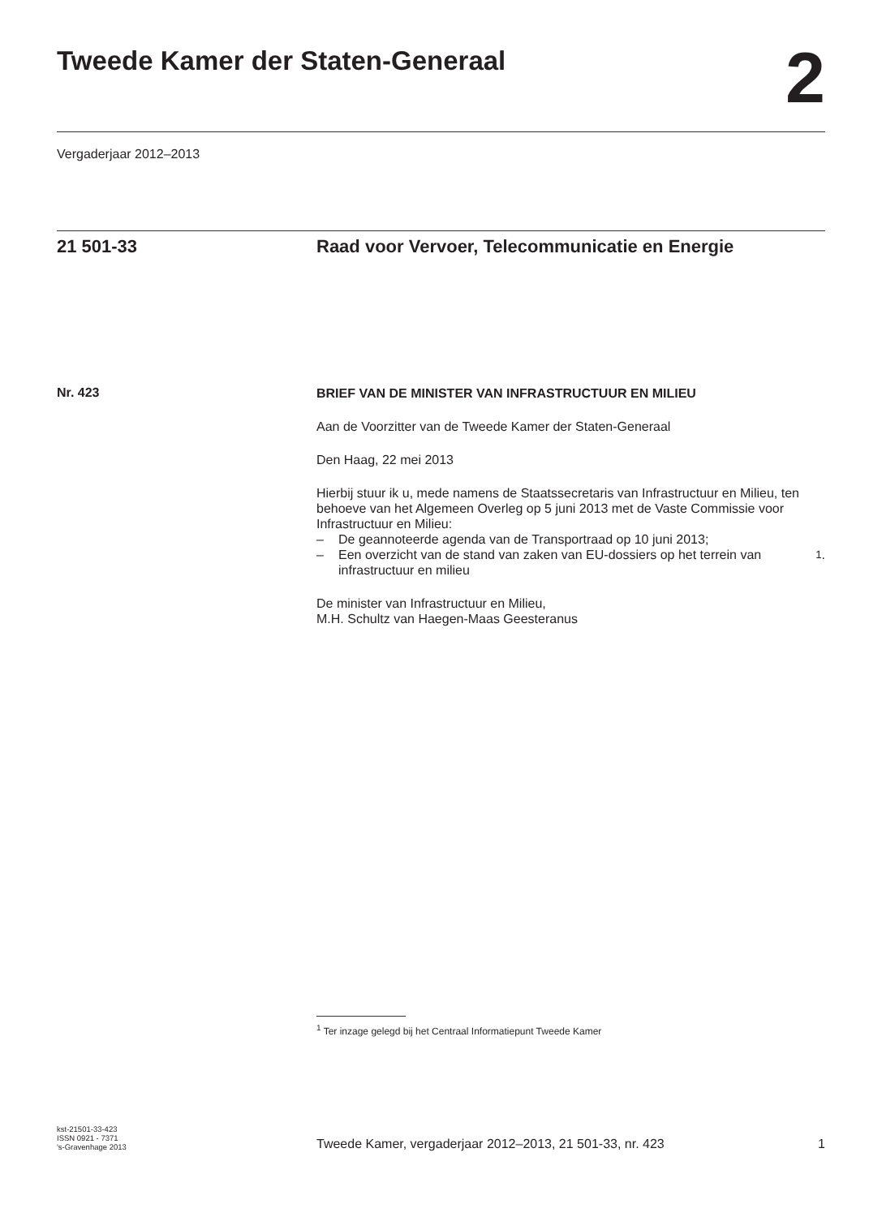Tweede Kamer der Staten-Generaal
2
Vergaderjaar 2012–2013
21 501-33 Raad voor Vervoer, Telecommunicatie en Energie
Nr. 423
BRIEF VAN DE MINISTER VAN INFRASTRUCTUUR EN MILIEU
Aan de Voorzitter van de Tweede Kamer der Staten-Generaal
Den Haag, 22 mei 2013
Hierbij stuur ik u, mede namens de Staatssecretaris van Infrastructuur en Milieu, ten behoeve van het Algemeen Overleg op 5 juni 2013 met de Vaste Commissie voor Infrastructuur en Milieu:
– De geannoteerde agenda van de Transportraad op 10 juni 2013;
– Een overzicht van de stand van zaken van EU-dossiers op het terrein van infrastructuur en milieu<sup>1</sup>.
De minister van Infrastructuur en Milieu,
M.H. Schultz van Haegen-Maas Geesteranus
<sup>1</sup> Ter inzage gelegd bij het Centraal Informatiepunt Tweede Kamer
kst-21501-33-423
ISSN 0921 - 7371
's-Gravenhage 2013
Tweede Kamer, vergaderjaar 2012–2013, 21 501-33, nr. 423
1